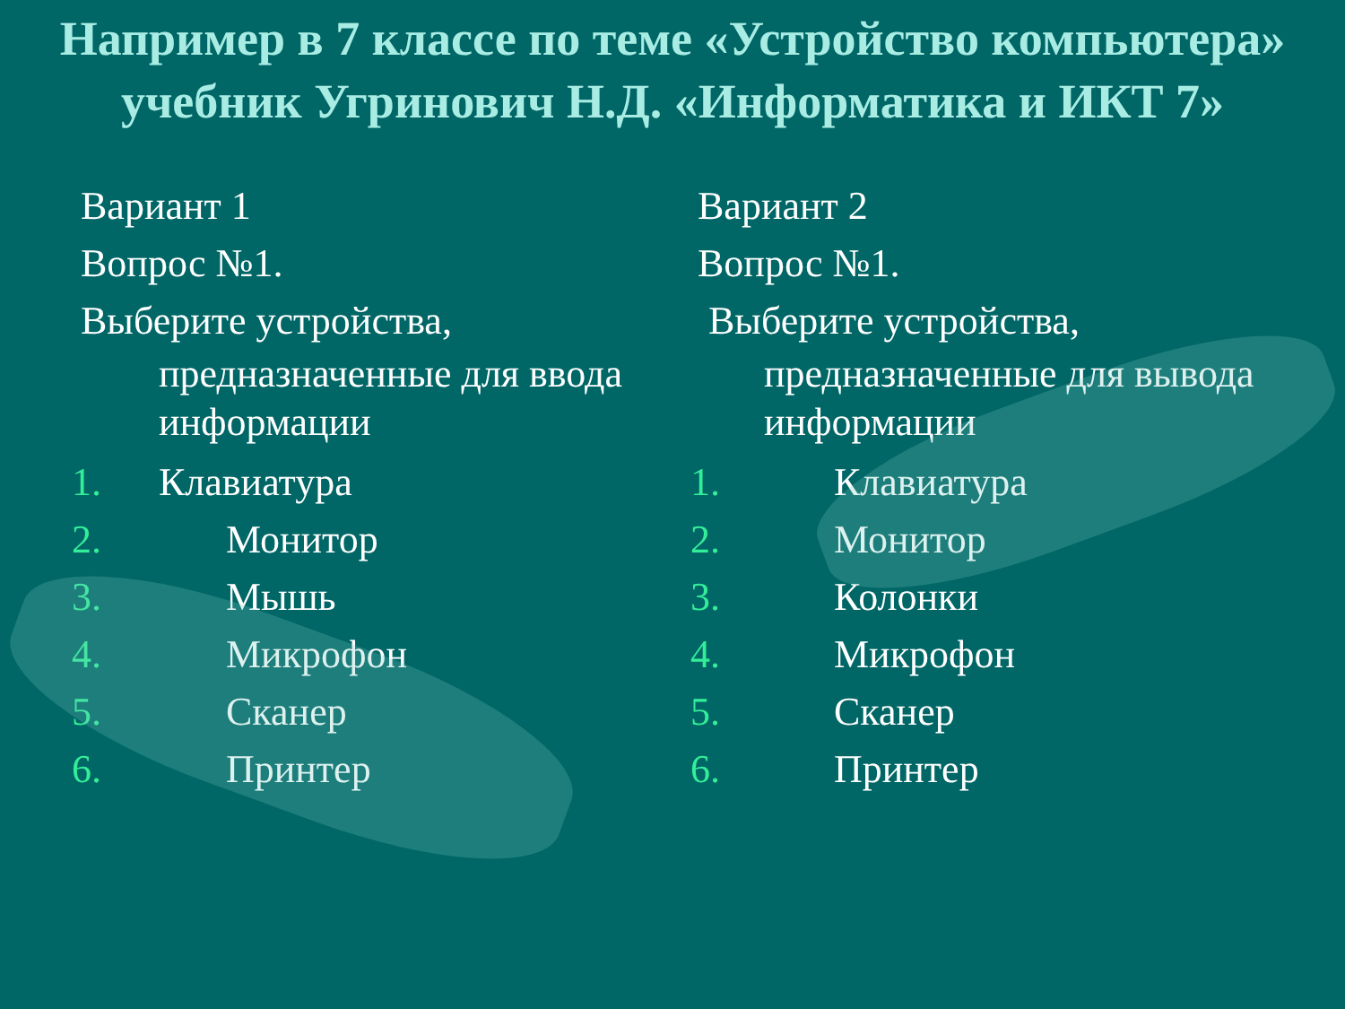Например в 7 классе по теме «Устройство компьютера» учебник Угринович Н.Д. «Информатика и ИКТ 7»
Вариант 1
Вопрос №1.
Выберите устройства,
предназначенные для ввода информации
1. Клавиатура
2. Монитор
3. Мышь
4. Микрофон
5. Сканер
6. Принтер
Вариант 2
Вопрос №1.
Выберите устройства,
предназначенные для вывода информации
1. Клавиатура
2. Монитор
3. Колонки
4. Микрофон
5. Сканер
6. Принтер